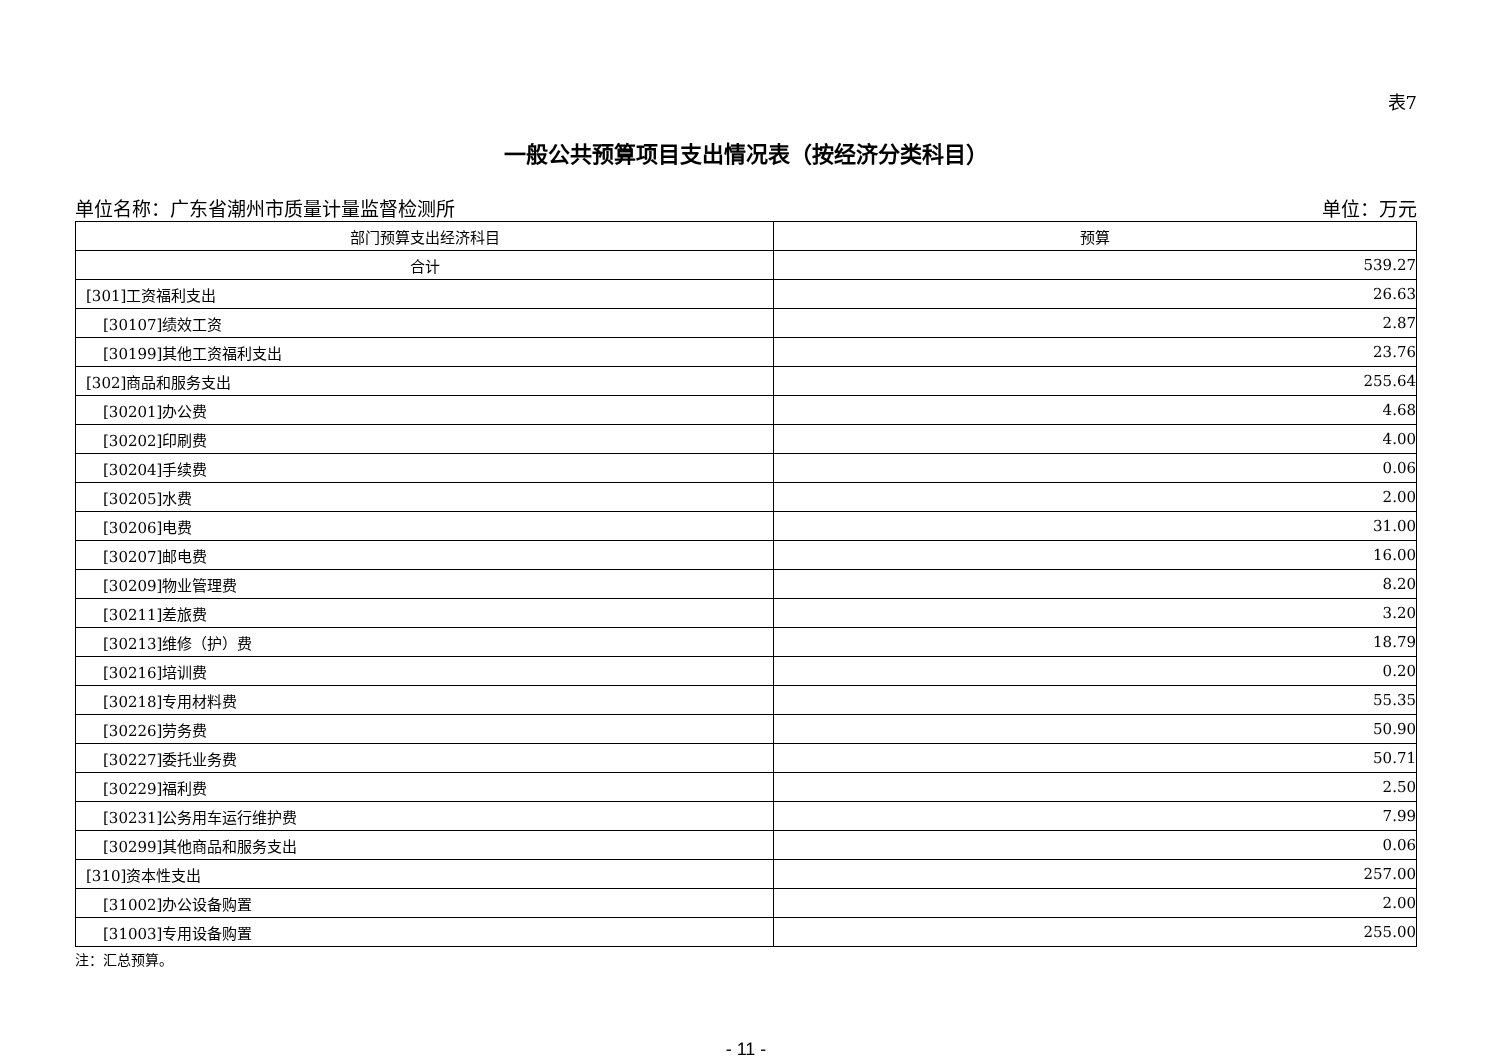表7
一般公共预算项目支出情况表（按经济分类科目）
单位名称：广东省潮州市质量计量监督检测所 单位：万元
| 部门预算支出经济科目 | 预算 |
| --- | --- |
| 合计 | 539.27 |
| [301]工资福利支出 | 26.63 |
| [30107]绩效工资 | 2.87 |
| [30199]其他工资福利支出 | 23.76 |
| [302]商品和服务支出 | 255.64 |
| [30201]办公费 | 4.68 |
| [30202]印刷费 | 4.00 |
| [30204]手续费 | 0.06 |
| [30205]水费 | 2.00 |
| [30206]电费 | 31.00 |
| [30207]邮电费 | 16.00 |
| [30209]物业管理费 | 8.20 |
| [30211]差旅费 | 3.20 |
| [30213]维修（护）费 | 18.79 |
| [30216]培训费 | 0.20 |
| [30218]专用材料费 | 55.35 |
| [30226]劳务费 | 50.90 |
| [30227]委托业务费 | 50.71 |
| [30229]福利费 | 2.50 |
| [30231]公务用车运行维护费 | 7.99 |
| [30299]其他商品和服务支出 | 0.06 |
| [310]资本性支出 | 257.00 |
| [31002]办公设备购置 | 2.00 |
| [31003]专用设备购置 | 255.00 |
注：汇总预算。
- 11 -